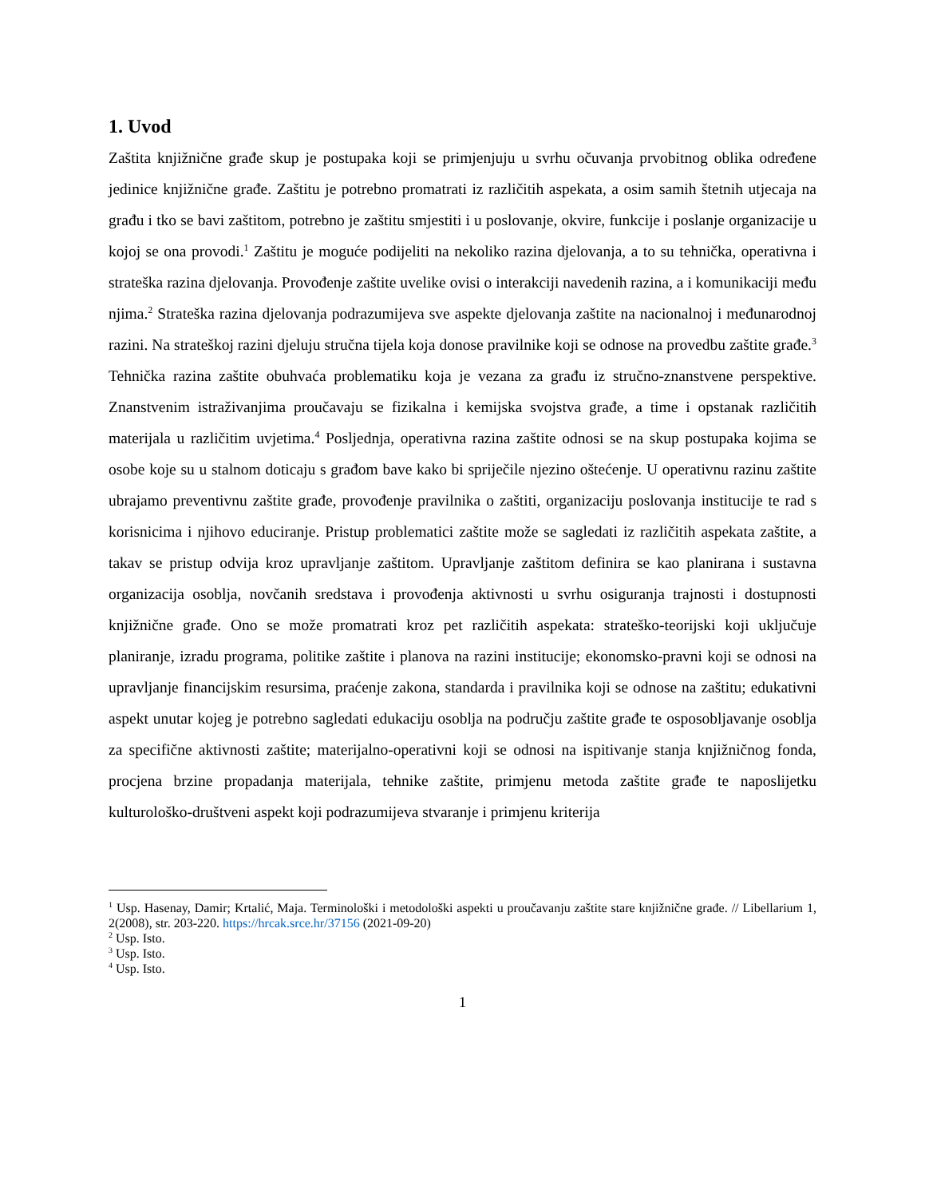1. Uvod
Zaštita knjižnične građe skup je postupaka koji se primjenjuju u svrhu očuvanja prvobitnog oblika određene jedinice knjižnične građe. Zaštitu je potrebno promatrati iz različitih aspekata, a osim samih štetnih utjecaja na građu i tko se bavi zaštitom, potrebno je zaštitu smjestiti i u poslovanje, okvire, funkcije i poslanje organizacije u kojoj se ona provodi.<sup>1</sup> Zaštitu je moguće podijeliti na nekoliko razina djelovanja, a to su tehnička, operativna i strateška razina djelovanja. Provođenje zaštite uvelike ovisi o interakciji navedenih razina, a i komunikaciji među njima.<sup>2</sup> Strateška razina djelovanja podrazumijeva sve aspekte djelovanja zaštite na nacionalnoj i međunarodnoj razini. Na strateškoj razini djeluju stručna tijela koja donose pravilnike koji se odnose na provedbu zaštite građe.<sup>3</sup> Tehnička razina zaštite obuhvaća problematiku koja je vezana za građu iz stručno-znanstvene perspektive. Znanstvenim istraživanjima proučavaju se fizikalna i kemijska svojstva građe, a time i opstanak različitih materijala u različitim uvjetima.<sup>4</sup> Posljednja, operativna razina zaštite odnosi se na skup postupaka kojima se osobe koje su u stalnom doticaju s građom bave kako bi spriječile njezino oštećenje. U operativnu razinu zaštite ubrajamo preventivnu zaštite građe, provođenje pravilnika o zaštiti, organizaciju poslovanja institucije te rad s korisnicima i njihovo educiranje. Pristup problematici zaštite može se sagledati iz različitih aspekata zaštite, a takav se pristup odvija kroz upravljanje zaštitom. Upravljanje zaštitom definira se kao planirana i sustavna organizacija osoblja, novčanih sredstava i provođenja aktivnosti u svrhu osiguranja trajnosti i dostupnosti knjižnične građe. Ono se može promatrati kroz pet različitih aspekata: strateško-teorijski koji uključuje planiranje, izradu programa, politike zaštite i planova na razini institucije; ekonomsko-pravni koji se odnosi na upravljanje financijskim resursima, praćenje zakona, standarda i pravilnika koji se odnose na zaštitu; edukativni aspekt unutar kojeg je potrebno sagledati edukaciju osoblja na području zaštite građe te osposobljavanje osoblja za specifične aktivnosti zaštite; materijalno-operativni koji se odnosi na ispitivanje stanja knjižničnog fonda, procjena brzine propadanja materijala, tehnike zaštite, primjenu metoda zaštite građe te naposlijetku kulturološko-društveni aspekt koji podrazumijeva stvaranje i primjenu kriterija
<sup>1</sup> Usp. Hasenay, Damir; Krtalić, Maja. Terminološki i metodološki aspekti u proučavanju zaštite stare knjižnične građe. // Libellarium 1, 2(2008), str. 203-220. https://hrcak.srce.hr/37156 (2021-09-20)
<sup>2</sup> Usp. Isto.
<sup>3</sup> Usp. Isto.
<sup>4</sup> Usp. Isto.
1